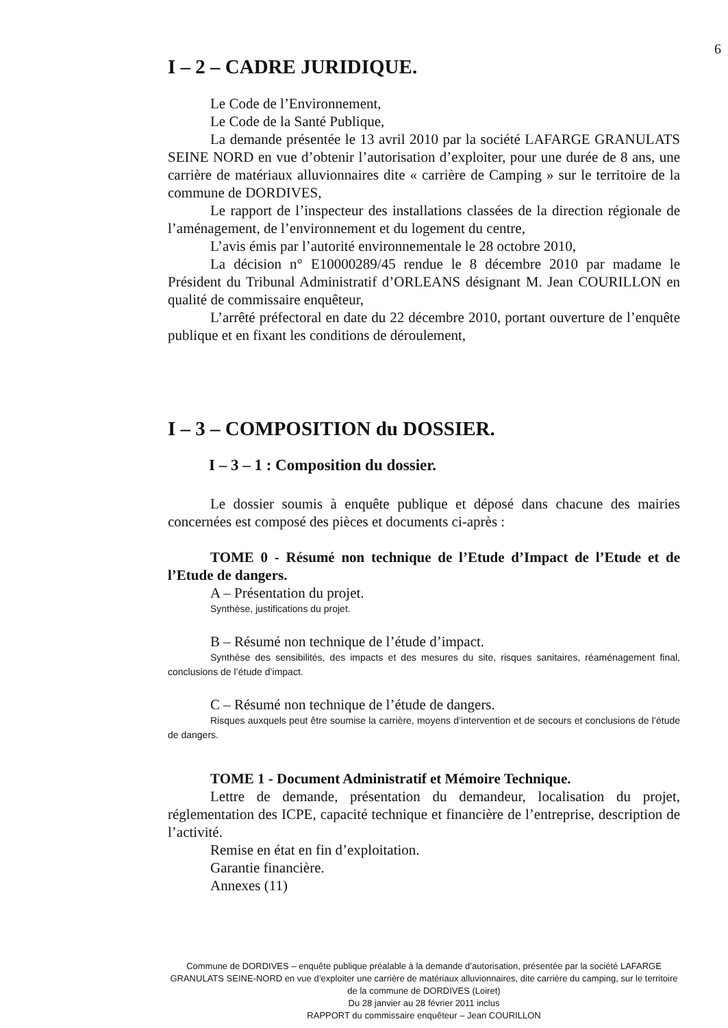6
I – 2 – CADRE JURIDIQUE.
Le Code de l’Environnement,
Le Code de la Santé Publique,
La demande présentée le 13 avril 2010 par la société LAFARGE GRANULATS SEINE NORD en vue d’obtenir l’autorisation d’exploiter, pour une durée de 8 ans, une carrière de matériaux alluvionnaires dite « carrière de Camping » sur le territoire de la commune de DORDIVES,
Le rapport de l’inspecteur des installations classées de la direction régionale de l’aménagement, de l’environnement et du logement du centre,
L’avis émis par l’autorité environnementale le 28 octobre 2010,
La décision n° E10000289/45 rendue le 8 décembre 2010 par madame le Président du Tribunal Administratif d’ORLEANS désignant M. Jean COURILLON en qualité de commissaire enquêteur,
L’arrêté préfectoral en date du 22 décembre 2010, portant ouverture de l’enquête publique et en fixant les conditions de déroulement,
I – 3 – COMPOSITION du DOSSIER.
I – 3 – 1 : Composition du dossier.
Le dossier soumis à enquête publique et déposé dans chacune des mairies concernées est composé des pièces et documents ci-après :
TOME 0 - Résumé non technique de l’Etude d’Impact de l’Etude et de l’Etude de dangers.
A – Présentation du projet.
Synthèse, justifications du projet.
B – Résumé non technique de l’étude d’impact.
Synthèse des sensibilités, des impacts et des mesures du site, risques sanitaires, réaménagement final, conclusions de l’étude d’impact.
C – Résumé non technique de l’étude de dangers.
Risques auxquels peut être soumise la carrière, moyens d’intervention et de secours et conclusions de l’étude de dangers.
TOME 1 - Document Administratif et Mémoire Technique.
Lettre de demande, présentation du demandeur, localisation du projet, réglementation des ICPE, capacité technique et financière de l’entreprise, description de l’activité.
Remise en état en fin d’exploitation.
Garantie financière.
Annexes (11)
Commune de DORDIVES – enquête publique préalable à la demande d’autorisation, présentée par la société LAFARGE GRANULATS SEINE-NORD en vue d’exploiter une carrière de matériaux alluvionnaires, dite carrière du camping, sur le territoire de la commune de DORDIVES (Loiret)
Du 28 janvier au 28 février 2011 inclus
RAPPORT du commissaire enquêteur – Jean COURILLON